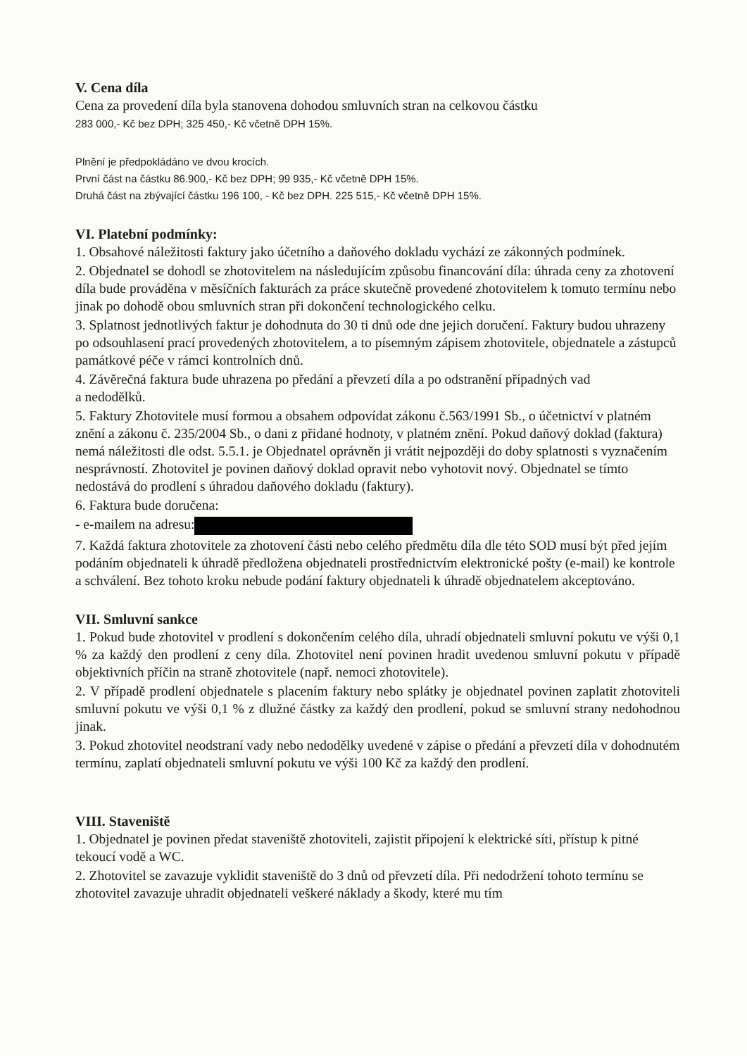V. Cena díla
Cena za provedení díla byla stanovena dohodou smluvních stran na celkovou částku
283 000,- Kč bez DPH; 325 450,- Kč včetně DPH 15%.
Plnění je předpokládáno ve dvou krocích.
První část na částku 86.900,- Kč bez DPH; 99 935,- Kč včetně DPH 15%.
Druhá část na zbývající částku 196 100, - Kč bez DPH. 225 515,- Kč včetně DPH 15%.
VI. Platební podmínky:
1. Obsahové náležitosti faktury jako účetního a daňového dokladu vychází ze zákonných podmínek.
2. Objednatel se dohodl se zhotovitelem na následujícím způsobu financování díla: úhrada ceny za zhotovení díla bude prováděna v měsíčních fakturách za práce skutečně provedené zhotovitelem k tomuto termínu nebo jinak po dohodě obou smluvních stran při dokončení technologického celku.
3. Splatnost jednotlivých faktur je dohodnuta do 30 ti dnů ode dne jejich doručení. Faktury budou uhrazeny po odsouhlasení prací provedených zhotovitelem, a to písemným zápisem zhotovitele, objednatele a zástupců památkové péče v rámci kontrolních dnů.
4. Závěrečná faktura bude uhrazena po předání a převzetí díla a po odstranění případných vad
a nedodělků.
5. Faktury Zhotovitele musí formou a obsahem odpovídat zákonu č.563/1991 Sb., o účetnictví v platném znění a zákonu č. 235/2004 Sb., o dani z přidané hodnoty, v platném znění. Pokud daňový doklad (faktura) nemá náležitosti dle odst. 5.5.1. je Objednatel oprávněn ji vrátit nejpozději do doby splatnosti s vyznačením nesprávností. Zhotovitel je povinen daňový doklad opravit nebo vyhotovit nový. Objednatel se tímto nedostává do prodlení s úhradou daňového dokladu (faktury).
6. Faktura bude doručena:
- e-mailem na adresu:
7. Každá faktura zhotovitele za zhotovení části nebo celého předmětu díla dle této SOD musí být před jejím podáním objednateli k úhradě předložena objednateli prostřednictvím elektronické pošty (e-mail) ke kontrole a schválení. Bez tohoto kroku nebude podání faktury objednateli k úhradě objednatelem akceptováno.
VII. Smluvní sankce
1. Pokud bude zhotovitel v prodlení s dokončením celého díla, uhradí objednateli smluvní pokutu ve výši 0,1 % za každý den prodlení z ceny díla. Zhotovitel není povinen hradit uvedenou smluvní pokutu v případě objektivních příčin na straně zhotovitele (např. nemoci zhotovitele).
2. V případě prodlení objednatele s placením faktury nebo splátky je objednatel povinen zaplatit zhotoviteli smluvní pokutu ve výši 0,1 % z dlužné částky za každý den prodlení, pokud se smluvní strany nedohodnou jinak.
3. Pokud zhotovitel neodstraní vady nebo nedodělky uvedené v zápise o předání a převzetí díla v dohodnutém termínu, zaplatí objednateli smluvní pokutu ve výši 100 Kč za každý den prodlení.
VIII. Staveniště
1. Objednatel je povinen předat staveniště zhotoviteli, zajistit připojení k elektrické síti, přístup k pitné tekoucí vodě a WC.
2. Zhotovitel se zavazuje vyklidit staveniště do 3 dnů od převzetí díla. Při nedodržení tohoto termínu se zhotovitel zavazuje uhradit objednateli veškeré náklady a škody, které mu tím